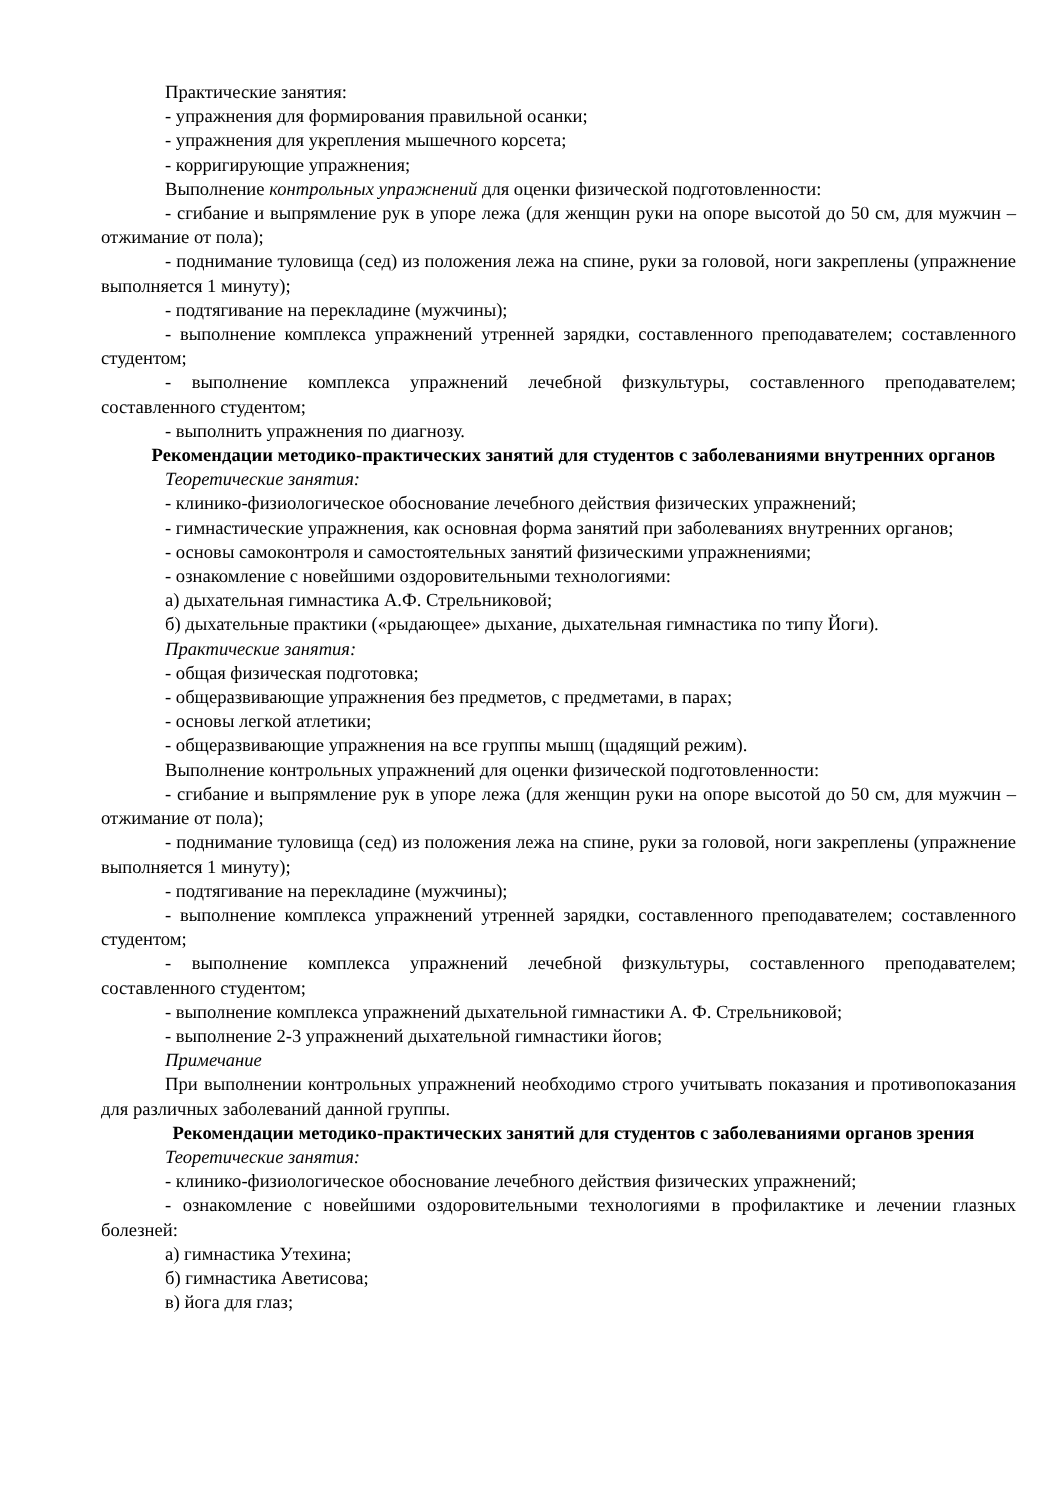Практические занятия:
- упражнения для формирования правильной осанки;
- упражнения для укрепления мышечного корсета;
- корригирующие упражнения;
Выполнение контрольных упражнений для оценки физической подготовленности:
- сгибание и выпрямление рук в упоре лежа (для женщин руки на опоре высотой до 50 см, для мужчин – отжимание от пола);
- поднимание туловища (сед) из положения лежа на спине, руки за головой, ноги закреплены (упражнение выполняется 1 минуту);
- подтягивание на перекладине (мужчины);
- выполнение комплекса упражнений утренней зарядки, составленного преподавателем; составленного студентом;
- выполнение комплекса упражнений лечебной физкультуры, составленного преподавателем; составленного студентом;
- выполнить упражнения по диагнозу.
Рекомендации методико-практических занятий для студентов с заболеваниями внутренних органов
Теоретические занятия:
- клинико-физиологическое обоснование лечебного действия физических упражнений;
- гимнастические упражнения, как основная форма занятий при заболеваниях внутренних органов;
- основы самоконтроля и самостоятельных занятий физическими упражнениями;
- ознакомление с новейшими оздоровительными технологиями:
а) дыхательная гимнастика А.Ф. Стрельниковой;
б) дыхательные практики («рыдающее» дыхание, дыхательная гимнастика по типу Йоги).
Практические занятия:
- общая физическая подготовка;
- общеразвивающие упражнения без предметов, с предметами, в парах;
- основы легкой атлетики;
- общеразвивающие упражнения на все группы мышц (щадящий режим).
Выполнение контрольных упражнений для оценки физической подготовленности:
- сгибание и выпрямление рук в упоре лежа (для женщин руки на опоре высотой до 50 см, для мужчин – отжимание от пола);
- поднимание туловища (сед) из положения лежа на спине, руки за головой, ноги закреплены (упражнение выполняется 1 минуту);
- подтягивание на перекладине (мужчины);
- выполнение комплекса упражнений утренней зарядки, составленного преподавателем; составленного студентом;
- выполнение комплекса упражнений лечебной физкультуры, составленного преподавателем; составленного студентом;
- выполнение комплекса упражнений дыхательной гимнастики А. Ф. Стрельниковой;
- выполнение 2-3 упражнений дыхательной гимнастики йогов;
Примечание
При выполнении контрольных упражнений необходимо строго учитывать показания и противопоказания для различных заболеваний данной группы.
Рекомендации методико-практических занятий для студентов с заболеваниями органов зрения
Теоретические занятия:
- клинико-физиологическое обоснование лечебного действия физических упражнений;
- ознакомление с новейшими оздоровительными технологиями в профилактике и лечении глазных болезней:
а) гимнастика Утехина;
б) гимнастика Аветисова;
в) йога для глаз;